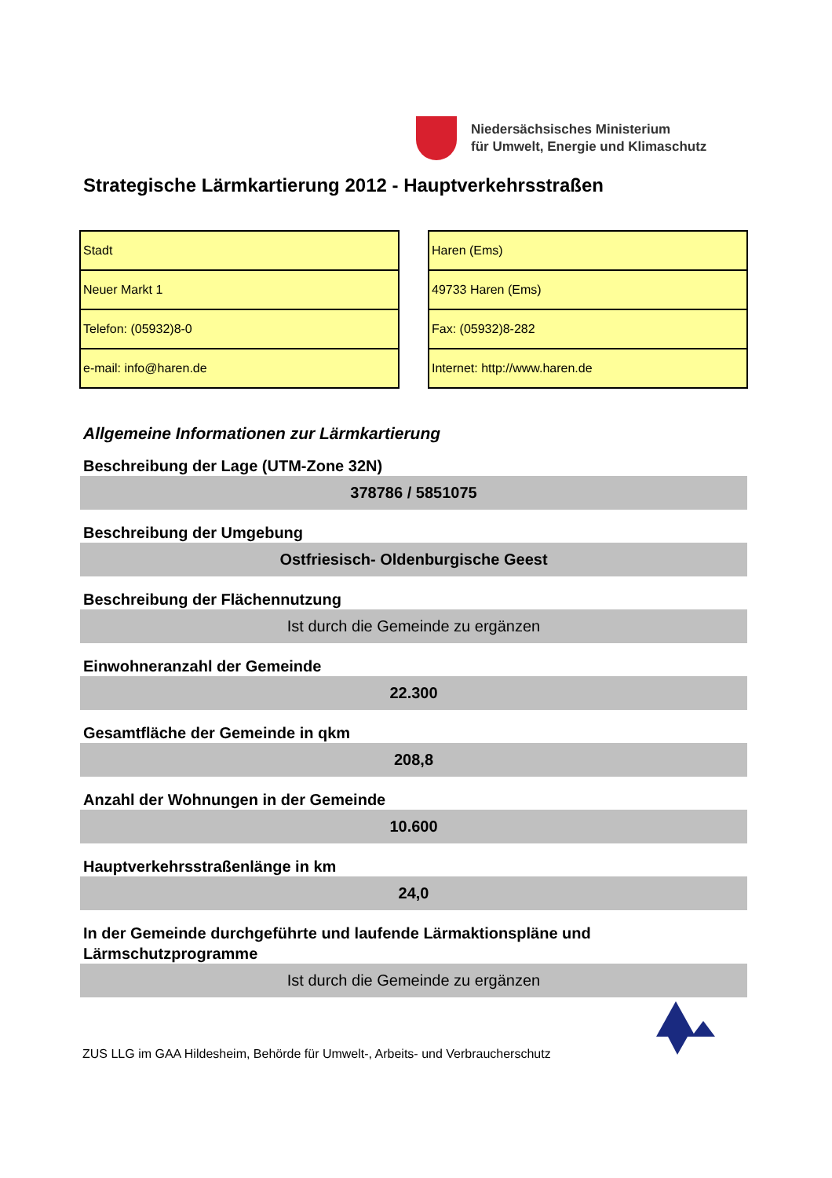Niedersächsisches Ministerium
für Umwelt, Energie und Klimaschutz
Strategische Lärmkartierung 2012 - Hauptverkehrsstraßen
| Stadt |
| Neuer Markt 1 |
| Telefon: (05932)8-0 |
| e-mail: info@haren.de |
| Haren (Ems) |
| 49733 Haren (Ems) |
| Fax: (05932)8-282 |
| Internet: http://www.haren.de |
Allgemeine Informationen zur Lärmkartierung
Beschreibung der Lage (UTM-Zone 32N)
378786 / 5851075
Beschreibung der Umgebung
Ostfriesisch- Oldenburgische Geest
Beschreibung der Flächennutzung
Ist durch die Gemeinde zu ergänzen
Einwohneranzahl der Gemeinde
22.300
Gesamtfläche der Gemeinde in qkm
208,8
Anzahl der Wohnungen in der Gemeinde
10.600
Hauptverkehrsstraßenlänge in km
24,0
In der Gemeinde durchgeführte und laufende Lärmaktionspläne und Lärmschutzprogramme
Ist durch die Gemeinde zu ergänzen
ZUS LLG im GAA Hildesheim, Behörde für Umwelt-, Arbeits- und Verbraucherschutz